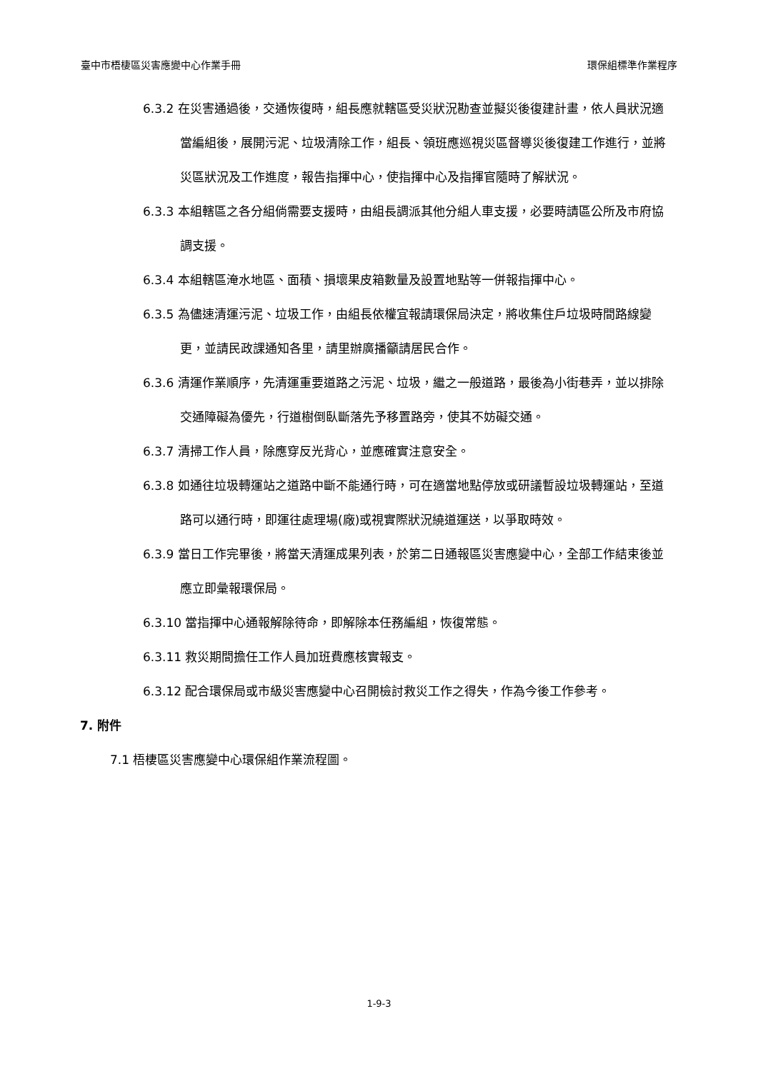臺中市梧棲區災害應變中心作業手冊 環保組標準作業程序
6.3.2 在災害通過後，交通恢復時，組長應就轄區受災狀況勘查並擬災後復建計畫，依人員狀況適當編組後，展開污泥、垃圾清除工作，組長、領班應巡視災區督導災後復建工作進行，並將災區狀況及工作進度，報告指揮中心，使指揮中心及指揮官隨時了解狀況。
6.3.3 本組轄區之各分組倘需要支援時，由組長調派其他分組人車支援，必要時請區公所及市府協調支援。
6.3.4 本組轄區淹水地區、面積、損壞果皮箱數量及設置地點等一併報指揮中心。
6.3.5 為儘速清運污泥、垃圾工作，由組長依權宜報請環保局決定，將收集住戶垃圾時間路線變更，並請民政課通知各里，請里辦廣播籲請居民合作。
6.3.6 清運作業順序，先清運重要道路之污泥、垃圾，繼之一般道路，最後為小街巷弄，並以排除交通障礙為優先，行道樹倒臥斷落先予移置路旁，使其不妨礙交通。
6.3.7 清掃工作人員，除應穿反光背心，並應確實注意安全。
6.3.8 如通往垃圾轉運站之道路中斷不能通行時，可在適當地點停放或研議暫設垃圾轉運站，至道路可以通行時，即運往處理場(廠)或視實際狀況繞道運送，以爭取時效。
6.3.9 當日工作完畢後，將當天清運成果列表，於第二日通報區災害應變中心，全部工作結束後並應立即彙報環保局。
6.3.10 當指揮中心通報解除待命，即解除本任務編組，恢復常態。
6.3.11 救災期間擔任工作人員加班費應核實報支。
6.3.12 配合環保局或市級災害應變中心召開檢討救災工作之得失，作為今後工作參考。
7. 附件
7.1 梧棲區災害應變中心環保組作業流程圖。
1-9-3